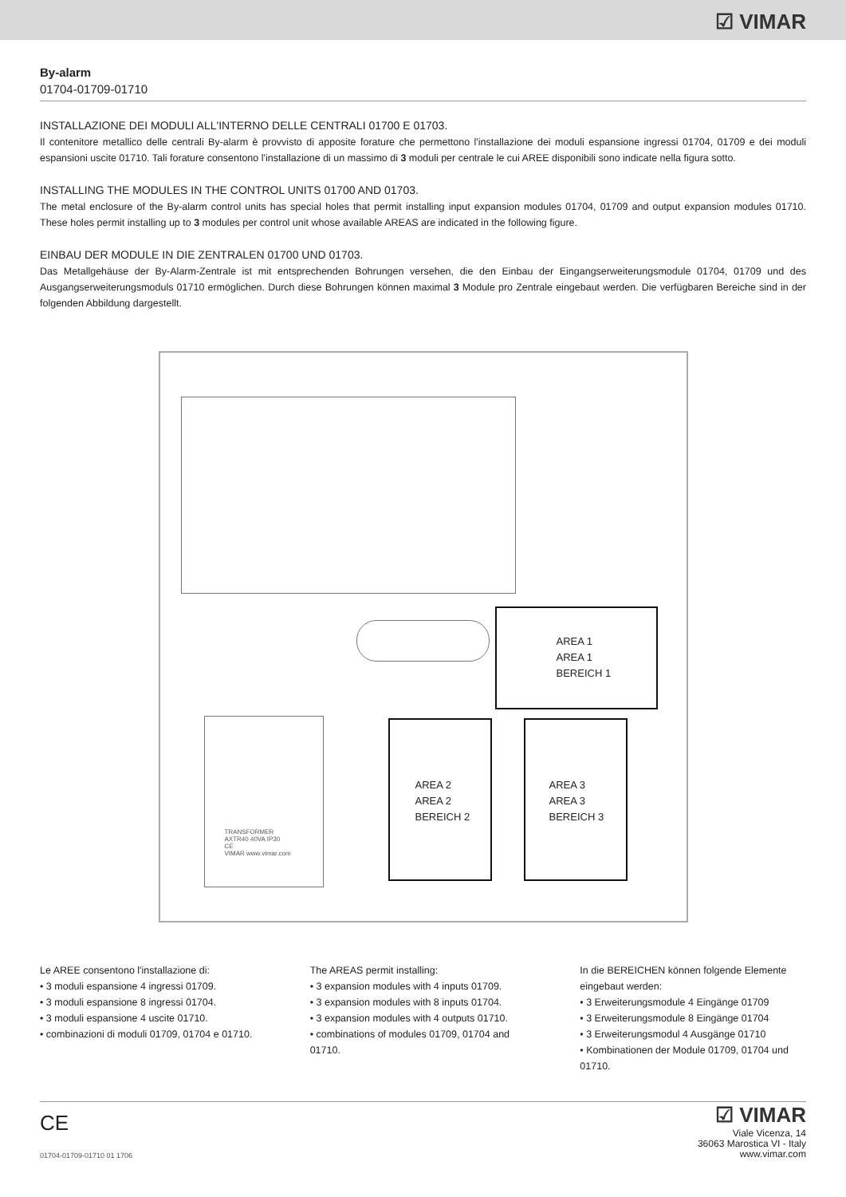☑ VIMAR
By-alarm
01704-01709-01710
INSTALLAZIONE DEI MODULI ALL'INTERNO DELLE CENTRALI 01700 E 01703.
Il contenitore metallico delle centrali By-alarm è provvisto di apposite forature che permettono l'installazione dei moduli espansione ingressi 01704, 01709 e dei moduli espansioni uscite 01710. Tali forature consentono l'installazione di un massimo di 3 moduli per centrale le cui AREE disponibili sono indicate nella figura sotto.
INSTALLING THE MODULES IN THE CONTROL UNITS 01700 AND 01703.
The metal enclosure of the By-alarm control units has special holes that permit installing input expansion modules 01704, 01709 and output expansion modules 01710. These holes permit installing up to 3 modules per control unit whose available AREAS are indicated in the following figure.
EINBAU DER MODULE IN DIE ZENTRALEN 01700 UND 01703.
Das Metallgehäuse der By-Alarm-Zentrale ist mit entsprechenden Bohrungen versehen, die den Einbau der Eingangserweiterungsmodule 01704, 01709 und des Ausgangserweiterungsmoduls 01710 ermöglichen. Durch diese Bohrungen können maximal 3 Module pro Zentrale eingebaut werden. Die verfügbaren Bereiche sind in der folgenden Abbildung dargestellt.
TRANSFORMER
AXTR40 40VA IP30
CE
VIMAR www.vimar.com
AREA 1
AREA 1
BEREICH 1
AREA 2
AREA 2
BEREICH 2
AREA 3
AREA 3
BEREICH 3
Le AREE consentono l'installazione di:
• 3 moduli espansione 4 ingressi 01709.
• 3 moduli espansione 8 ingressi 01704.
• 3 moduli espansione 4 uscite 01710.
• combinazioni di moduli 01709, 01704 e 01710.
The AREAS permit installing:
• 3 expansion modules with 4 inputs 01709.
• 3 expansion modules with 8 inputs 01704.
• 3 expansion modules with 4 outputs 01710.
• combinations of modules 01709, 01704 and 01710.
In die BEREICHEN können folgende Elemente eingebaut werden:
• 3 Erweiterungsmodule 4 Eingänge 01709
• 3 Erweiterungsmodule 8 Eingänge 01704
• 3 Erweiterungsmodul 4 Ausgänge 01710
• Kombinationen der Module 01709, 01704 und 01710.
CE
01704-01709-01710 01 1706
☑ VIMAR
Viale Vicenza, 14
36063 Marostica VI - Italy
www.vimar.com